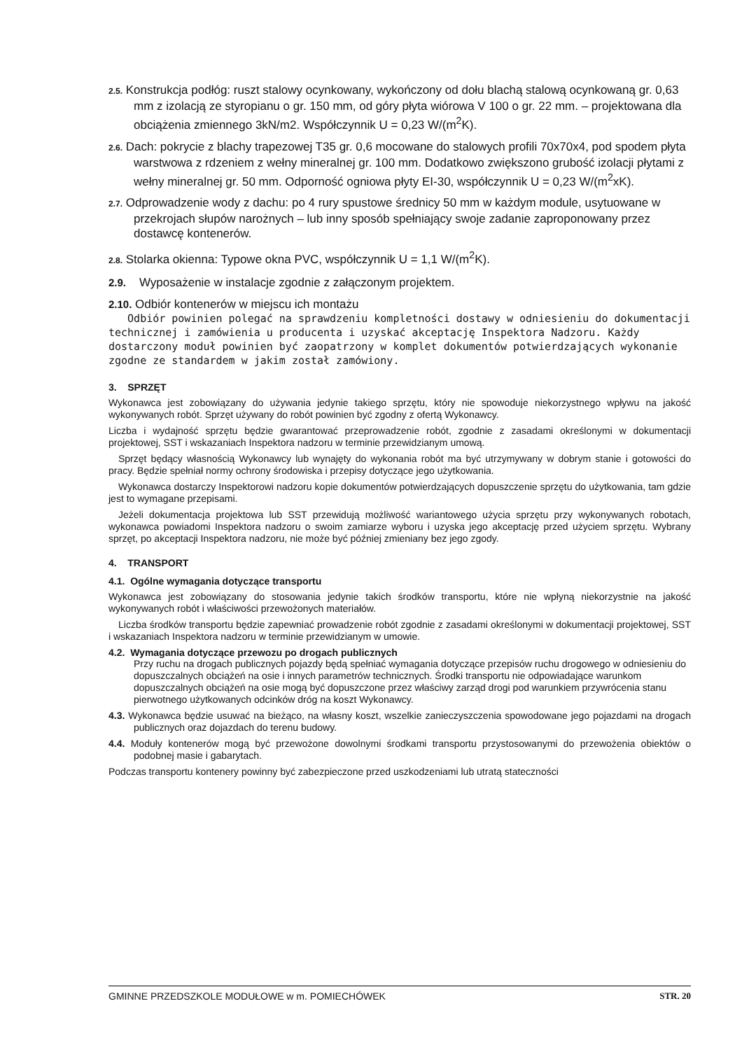2.5. Konstrukcja podłóg: ruszt stalowy ocynkowany, wykończony od dołu blachą stalową ocynkowaną gr. 0,63 mm z izolacją ze styropianu o gr. 150 mm, od góry płyta wiórowa V 100 o gr. 22 mm. – projektowana dla obciążenia zmiennego 3kN/m2. Współczynnik U = 0,23 W/(m<sup>2</sup>K).
2.6. Dach: pokrycie z blachy trapezowej T35 gr. 0,6 mocowane do stalowych profili 70x70x4, pod spodem płyta warstwowa z rdzeniem z wełny mineralnej gr. 100 mm. Dodatkowo zwiększono grubość izolacji płytami z wełny mineralnej gr. 50 mm. Odporność ogniowa płyty EI-30, współczynnik U = 0,23 W/(m<sup>2</sup>xK).
2.7. Odprowadzenie wody z dachu: po 4 rury spustowe średnicy 50 mm w każdym module, usytuowane w przekrojach słupów narożnych – lub inny sposób spełniający swoje zadanie zaproponowany przez dostawcę kontenerów.
2.8. Stolarka okienna: Typowe okna PVC, współczynnik U = 1,1 W/(m<sup>2</sup>K).
2.9. Wyposażenie w instalacje zgodnie z załączonym projektem.
2.10. Odbiór kontenerów w miejscu ich montażu
Odbiór powinien polegać na sprawdzeniu kompletności dostawy w odniesieniu do dokumentacji technicznej i zamówienia u producenta i uzyskać akceptację Inspektora Nadzoru. Każdy dostarczony moduł powinien być zaopatrzony w komplet dokumentów potwierdzających wykonanie zgodne ze standardem w jakim został zamówiony.
3. SPRZĘT
Wykonawca jest zobowiązany do używania jedynie takiego sprzętu, który nie spowoduje niekorzystnego wpływu na jakość wykonywanych robót. Sprzęt używany do robót powinien być zgodny z ofertą Wykonawcy.
Liczba i wydajność sprzętu będzie gwarantować przeprowadzenie robót, zgodnie z zasadami określonymi w dokumentacji projektowej, SST i wskazaniach Inspektora nadzoru w terminie przewidzianym umową.
Sprzęt będący własnością Wykonawcy lub wynajęty do wykonania robót ma być utrzymywany w dobrym stanie i gotowości do pracy. Będzie spełniał normy ochrony środowiska i przepisy dotyczące jego użytkowania.
Wykonawca dostarczy Inspektorowi nadzoru kopie dokumentów potwierdzających dopuszczenie sprzętu do użytkowania, tam gdzie jest to wymagane przepisami.
Jeżeli dokumentacja projektowa lub SST przewidują możliwość wariantowego użycia sprzętu przy wykonywanych robotach, wykonawca powiadomi Inspektora nadzoru o swoim zamiarze wyboru i uzyska jego akceptację przed użyciem sprzętu. Wybrany sprzęt, po akceptacji Inspektora nadzoru, nie może być później zmieniany bez jego zgody.
4. TRANSPORT
4.1. Ogólne wymagania dotyczące transportu
Wykonawca jest zobowiązany do stosowania jedynie takich środków transportu, które nie wpłyną niekorzystnie na jakość wykonywanych robót i właściwości przewożonych materiałów.
Liczba środków transportu będzie zapewniać prowadzenie robót zgodnie z zasadami określonymi w dokumentacji projektowej, SST i wskazaniach Inspektora nadzoru w terminie przewidzianym w umowie.
4.2. Wymagania dotyczące przewozu po drogach publicznych
Przy ruchu na drogach publicznych pojazdy będą spełniać wymagania dotyczące przepisów ruchu drogowego w odniesieniu do dopuszczalnych obciążeń na osie i innych parametrów technicznych. Środki transportu nie odpowiadające warunkom dopuszczalnych obciążeń na osie mogą być dopuszczone przez właściwy zarząd drogi pod warunkiem przywrócenia stanu pierwotnego użytkowanych odcinków dróg na koszt Wykonawcy.
4.3. Wykonawca będzie usuwać na bieżąco, na własny koszt, wszelkie zanieczyszczenia spowodowane jego pojazdami na drogach publicznych oraz dojazdach do terenu budowy.
4.4. Moduły kontenerów mogą być przewożone dowolnymi środkami transportu przystosowanymi do przewożenia obiektów o podobnej masie i gabarytach.
Podczas transportu kontenery powinny być zabezpieczone przed uszkodzeniami lub utratą stateczności
GMINNE PRZEDSZKOLE MODUŁOWE w m. POMIECHÓWEK STR. 20